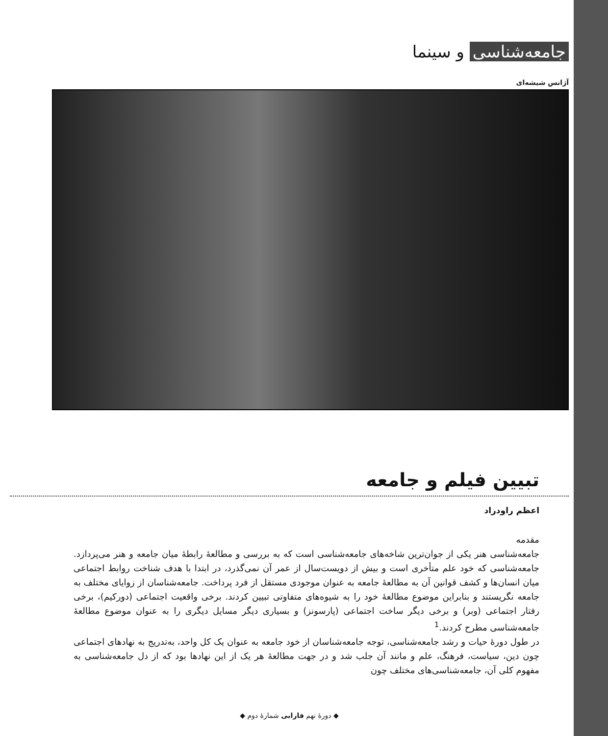جامعه‌شناسی و سینما
آژانس شیشه‌ای
تبیین فیلم و جامعه
اعظم راودراد
مقدمه
جامعه‌شناسی هنر یکی از جوان‌ترین شاخه‌های جامعه‌شناسی است که به بررسی و مطالعهٔ رابطهٔ میان جامعه و هنر می‌پردازد. جامعه‌شناسی که خود علم متأخری است و بیش از دویست‌سال از عمر آن نمی‌گذرد، در ابتدا با هدف شناخت روابط اجتماعی میان انسان‌ها و کشف قوانین آن به مطالعهٔ جامعه به عنوان موجودی مستقل از فرد پرداخت. جامعه‌شناسان از زوایای مختلف به جامعه نگریستند و بنابراین موضوع مطالعهٔ خود را به شیوه‌های متفاوتی تبیین کردند. برخی واقعیت اجتماعی (دورکیم)، برخی رفتار اجتماعی (وبر) و برخی دیگر ساخت اجتماعی (پارسونز) و بسیاری دیگر مسایل دیگری را به عنوان موضوع مطالعهٔ جامعه‌شناسی مطرح کردند.<sup>1</sup>
در طول دورهٔ حیات و رشد جامعه‌شناسی، توجه جامعه‌شناسان از خود جامعه به عنوان یک کل واحد، به‌تدریج به نهادهای اجتماعی چون دین، سیاست، فرهنگ، علم و مانند آن جلب شد و در جهت مطالعهٔ هر یک از این نهادها بود که از دل جامعه‌شناسی به مفهوم کلی آن، جامعه‌شناسی‌های مختلف چون
◆ دورهٔ نهم فارابی شمارهٔ دوم ◆